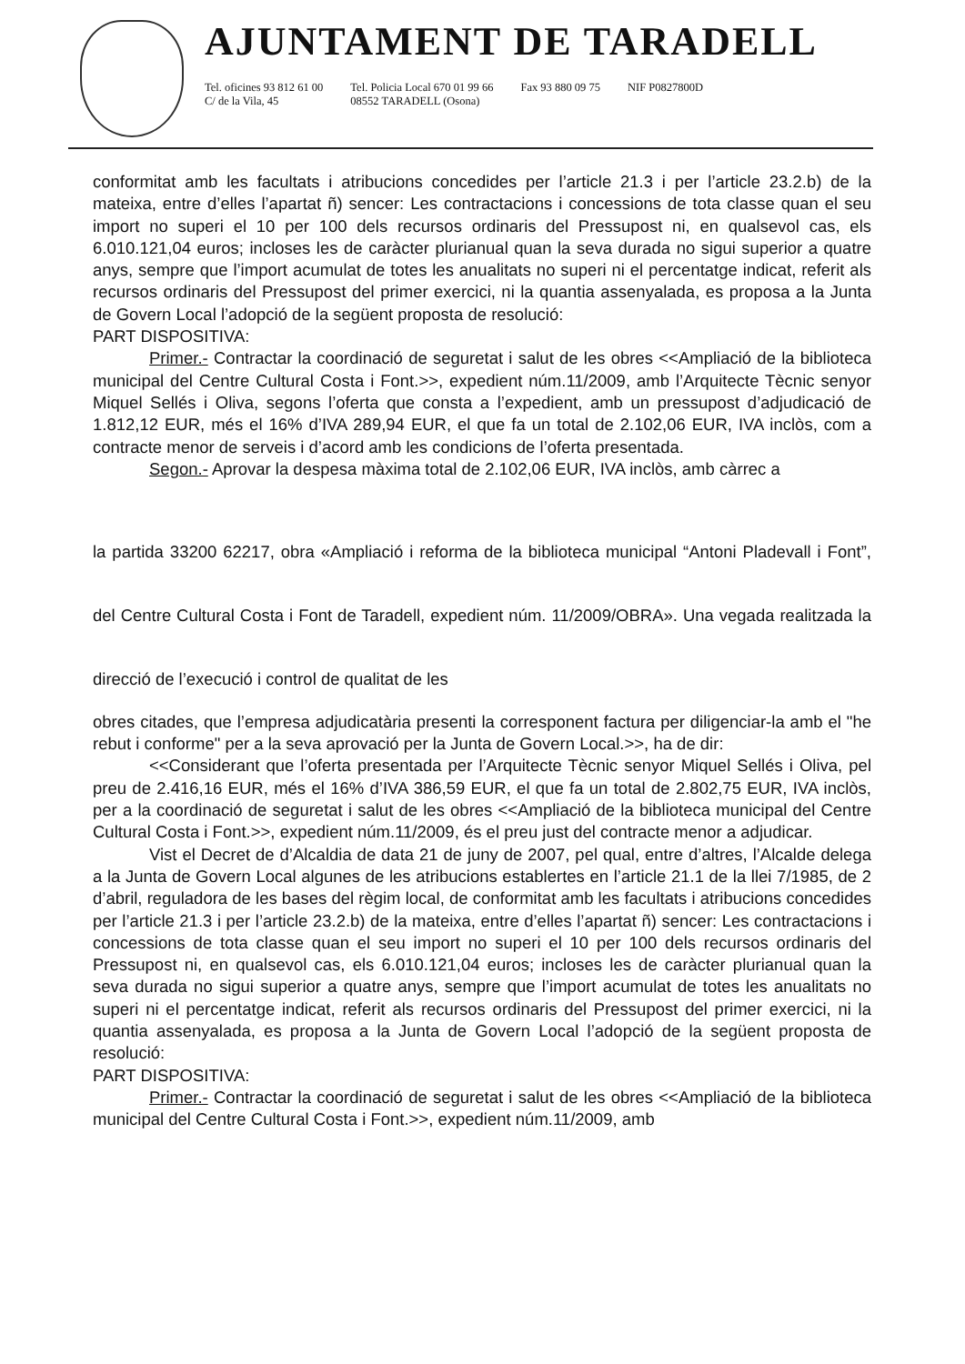AJUNTAMENT DE TARADELL
Tel. oficines 93 812 61 00
C/ de la Vila, 45
Tel. Policia Local 670 01 99 66
08552 TARADELL (Osona)
Fax 93 880 09 75 NIF P0827800D
conformitat amb les facultats i atribucions concedides per l’article 21.3 i per l’article 23.2.b) de la mateixa, entre d’elles l’apartat ñ) sencer: Les contractacions i concessions de tota classe quan el seu import no superi el 10 per 100 dels recursos ordinaris del Pressupost ni, en qualsevol cas, els 6.010.121,04 euros; incloses les de caràcter plurianual quan la seva durada no sigui superior a quatre anys, sempre que l’import acumulat de totes les anualitats no superi ni el percentatge indicat, referit als recursos ordinaris del Pressupost del primer exercici, ni la quantia assenyalada, es proposa a la Junta de Govern Local l’adopció de la següent proposta de resolució:
PART DISPOSITIVA:
Primer.- Contractar la coordinació de seguretat i salut de les obres <<Ampliació de la biblioteca municipal del Centre Cultural Costa i Font.>>, expedient núm.11/2009, amb l’Arquitecte Tècnic senyor Miquel Sellés i Oliva, segons l’oferta que consta a l’expedient, amb un pressupost d’adjudicació de 1.812,12 EUR, més el 16% d’IVA 289,94 EUR, el que fa un total de 2.102,06 EUR, IVA inclòs, com a contracte menor de serveis i d’acord amb les condicions de l’oferta presentada.
Segon.- Aprovar la despesa màxima total de 2.102,06 EUR, IVA inclòs, amb càrrec a
la partida 33200 62217, obra «Ampliació i reforma de la biblioteca municipal “Antoni Pladevall i Font”, del Centre Cultural Costa i Font de Taradell, expedient núm. 11/2009/OBRA». Una vegada realitzada la direcció de l’execució i control de qualitat de les
obres citades, que l’empresa adjudicatària presenti la corresponent factura per diligenciar-la amb el "he rebut i conforme" per a la seva aprovació per la Junta de Govern Local.>>, ha de dir:
<<Considerant que l’oferta presentada per l’Arquitecte Tècnic senyor Miquel Sellés i Oliva, pel preu de 2.416,16 EUR, més el 16% d’IVA 386,59 EUR, el que fa un total de 2.802,75 EUR, IVA inclòs, per a la coordinació de seguretat i salut de les obres <<Ampliació de la biblioteca municipal del Centre Cultural Costa i Font.>>, expedient núm.11/2009, és el preu just del contracte menor a adjudicar.
Vist el Decret de d’Alcaldia de data 21 de juny de 2007, pel qual, entre d’altres, l’Alcalde delega a la Junta de Govern Local algunes de les atribucions establertes en l’article 21.1 de la llei 7/1985, de 2 d’abril, reguladora de les bases del règim local, de conformitat amb les facultats i atribucions concedides per l’article 21.3 i per l’article 23.2.b) de la mateixa, entre d’elles l’apartat ñ) sencer: Les contractacions i concessions de tota classe quan el seu import no superi el 10 per 100 dels recursos ordinaris del Pressupost ni, en qualsevol cas, els 6.010.121,04 euros; incloses les de caràcter plurianual quan la seva durada no sigui superior a quatre anys, sempre que l’import acumulat de totes les anualitats no superi ni el percentatge indicat, referit als recursos ordinaris del Pressupost del primer exercici, ni la quantia assenyalada, es proposa a la Junta de Govern Local l’adopció de la següent proposta de resolució:
PART DISPOSITIVA:
Primer.- Contractar la coordinació de seguretat i salut de les obres <<Ampliació de la biblioteca municipal del Centre Cultural Costa i Font.>>, expedient núm.11/2009, amb